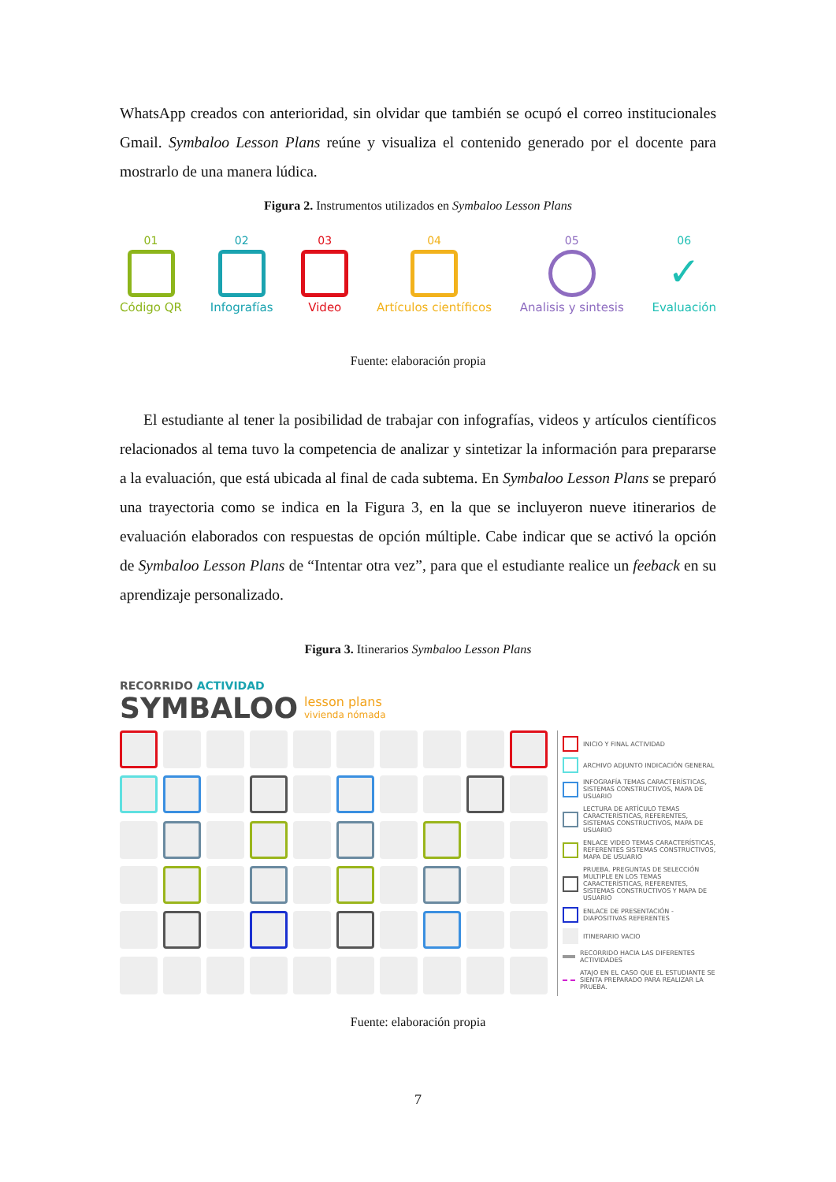WhatsApp creados con anterioridad, sin olvidar que también se ocupó el correo institucionales Gmail. Symbaloo Lesson Plans reúne y visualiza el contenido generado por el docente para mostrarlo de una manera lúdica.
Figura 2. Instrumentos utilizados en Symbaloo Lesson Plans
01
Código QR
02
Infografías
03
Video
04
Artículos científicos
05
Analisis y sintesis
06
✓
Evaluación
Fuente: elaboración propia
El estudiante al tener la posibilidad de trabajar con infografías, videos y artículos científicos relacionados al tema tuvo la competencia de analizar y sintetizar la información para prepararse a la evaluación, que está ubicada al final de cada subtema. En Symbaloo Lesson Plans se preparó una trayectoria como se indica en la Figura 3, en la que se incluyeron nueve itinerarios de evaluación elaborados con respuestas de opción múltiple. Cabe indicar que se activó la opción de Symbaloo Lesson Plans de “Intentar otra vez”, para que el estudiante realice un feeback en su aprendizaje personalizado.
Figura 3. Itinerarios Symbaloo Lesson Plans
RECORRIDO ACTIVIDAD
SYMBALOO lesson plans
vivienda nómada
INICIO Y FINAL ACTIVIDAD
ARCHIVO ADJUNTO INDICACIÓN GENERAL
INFOGRAFÍA TEMAS CARACTERÍSTICAS, SISTEMAS CONSTRUCTIVOS, MAPA DE USUARIO
LECTURA DE ARTÍCULO TEMAS CARACTERÍSTICAS, REFERENTES, SISTEMAS CONSTRUCTIVOS, MAPA DE USUARIO
ENLACE VIDEO TEMAS CARACTERÍSTICAS, REFERENTES SISTEMAS CONSTRUCTIVOS, MAPA DE USUARIO
PRUEBA. PREGUNTAS DE SELECCIÓN MULTIPLE EN LOS TEMAS CARACTERÍSTICAS, REFERENTES, SISTEMAS CONSTRUCTIVOS Y MAPA DE USUARIO
ENLACE DE PRESENTACIÓN - DIAPOSITIVAS REFERENTES
ITINERARIO VACIO
RECORRIDO HACIA LAS DIFERENTES ACTIVIDADES
ATAJO EN EL CASO QUE EL ESTUDIANTE SE SIENTA PREPARADO PARA REALIZAR LA PRUEBA.
Fuente: elaboración propia
7